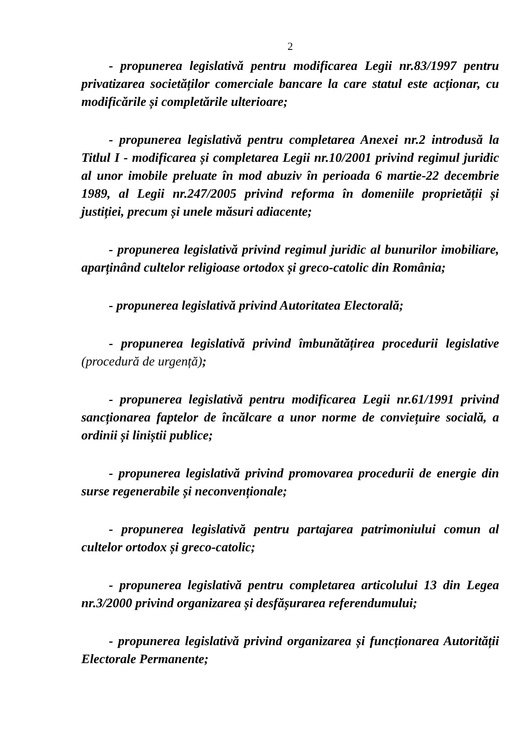2
- propunerea legislativă pentru modificarea Legii nr.83/1997 pentru privatizarea societăților comerciale bancare la care statul este acționar, cu modificările și completările ulterioare;
- propunerea legislativă pentru completarea Anexei nr.2 introdusă la Titlul I - modificarea și completarea Legii nr.10/2001 privind regimul juridic al unor imobile preluate în mod abuziv în perioada 6 martie-22 decembrie 1989, al Legii nr.247/2005 privind reforma în domeniile proprietății și justiției, precum și unele măsuri adiacente;
- propunerea legislativă privind regimul juridic al bunurilor imobiliare, aparținând cultelor religioase ortodox și greco-catolic din România;
- propunerea legislativă privind Autoritatea Electorală;
- propunerea legislativă privind îmbunătățirea procedurii legislative (procedură de urgență);
- propunerea legislativă pentru modificarea Legii nr.61/1991 privind sancționarea faptelor de încălcare a unor norme de conviețuire socială, a ordinii și liniștii publice;
- propunerea legislativă privind promovarea procedurii de energie din surse regenerabile și neconvenționale;
- propunerea legislativă pentru partajarea patrimoniului comun al cultelor ortodox și greco-catolic;
- propunerea legislativă pentru completarea articolului 13 din Legea nr.3/2000 privind organizarea și desfășurarea referendumului;
- propunerea legislativă privind organizarea și funcționarea Autorității Electorale Permanente;